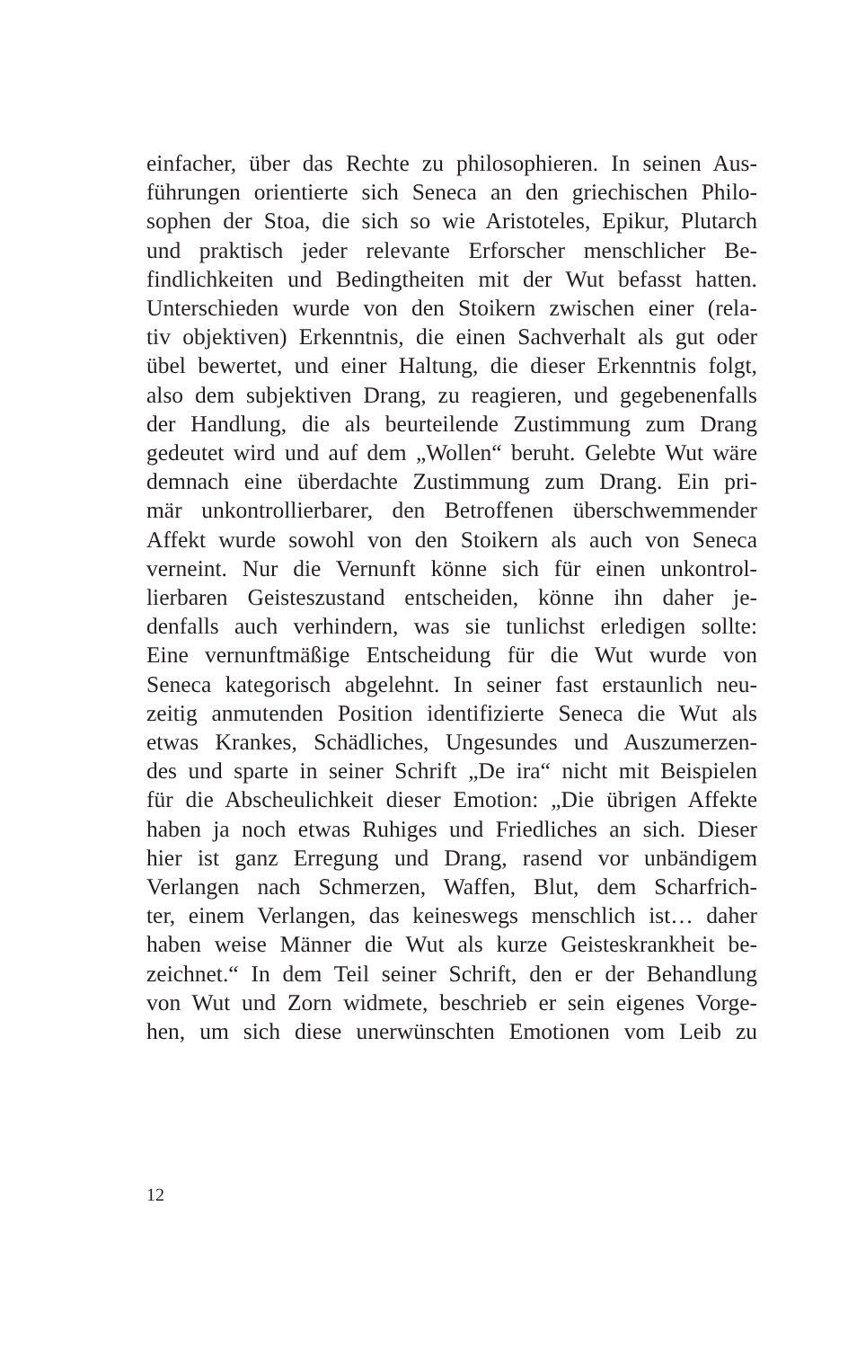einfacher, über das Rechte zu philosophieren. In seinen Aus-
führungen orientierte sich Seneca an den griechischen Philo-
sophen der Stoa, die sich so wie Aristoteles, Epikur, Plutarch
und praktisch jeder relevante Erforscher menschlicher Be-
findlichkeiten und Bedingtheiten mit der Wut befasst hatten.
Unterschieden wurde von den Stoikern zwischen einer (rela-
tiv objektiven) Erkenntnis, die einen Sachverhalt als gut oder
übel bewertet, und einer Haltung, die dieser Erkenntnis folgt,
also dem subjektiven Drang, zu reagieren, und gegebenenfalls
der Handlung, die als beurteilende Zustimmung zum Drang
gedeutet wird und auf dem „Wollen“ beruht. Gelebte Wut wäre
demnach eine überdachte Zustimmung zum Drang. Ein pri-
mär unkontrollierbarer, den Betroffenen überschwemmender
Affekt wurde sowohl von den Stoikern als auch von Seneca
verneint. Nur die Vernunft könne sich für einen unkontrol-
lierbaren Geisteszustand entscheiden, könne ihn daher je-
denfalls auch verhindern, was sie tunlichst erledigen sollte:
Eine vernunftmäßige Entscheidung für die Wut wurde von
Seneca kategorisch abgelehnt. In seiner fast erstaunlich neu-
zeitig anmutenden Position identifizierte Seneca die Wut als
etwas Krankes, Schädliches, Ungesundes und Auszumerzen-
des und sparte in seiner Schrift „De ira“ nicht mit Beispielen
für die Abscheulichkeit dieser Emotion: „Die übrigen Affekte
haben ja noch etwas Ruhiges und Friedliches an sich. Dieser
hier ist ganz Erregung und Drang, rasend vor unbändigem
Verlangen nach Schmerzen, Waffen, Blut, dem Scharfrich-
ter, einem Verlangen, das keineswegs menschlich ist… daher
haben weise Männer die Wut als kurze Geisteskrankheit be-
zeichnet.“ In dem Teil seiner Schrift, den er der Behandlung
von Wut und Zorn widmete, beschrieb er sein eigenes Vorge-
hen, um sich diese unerwünschten Emotionen vom Leib zu
12